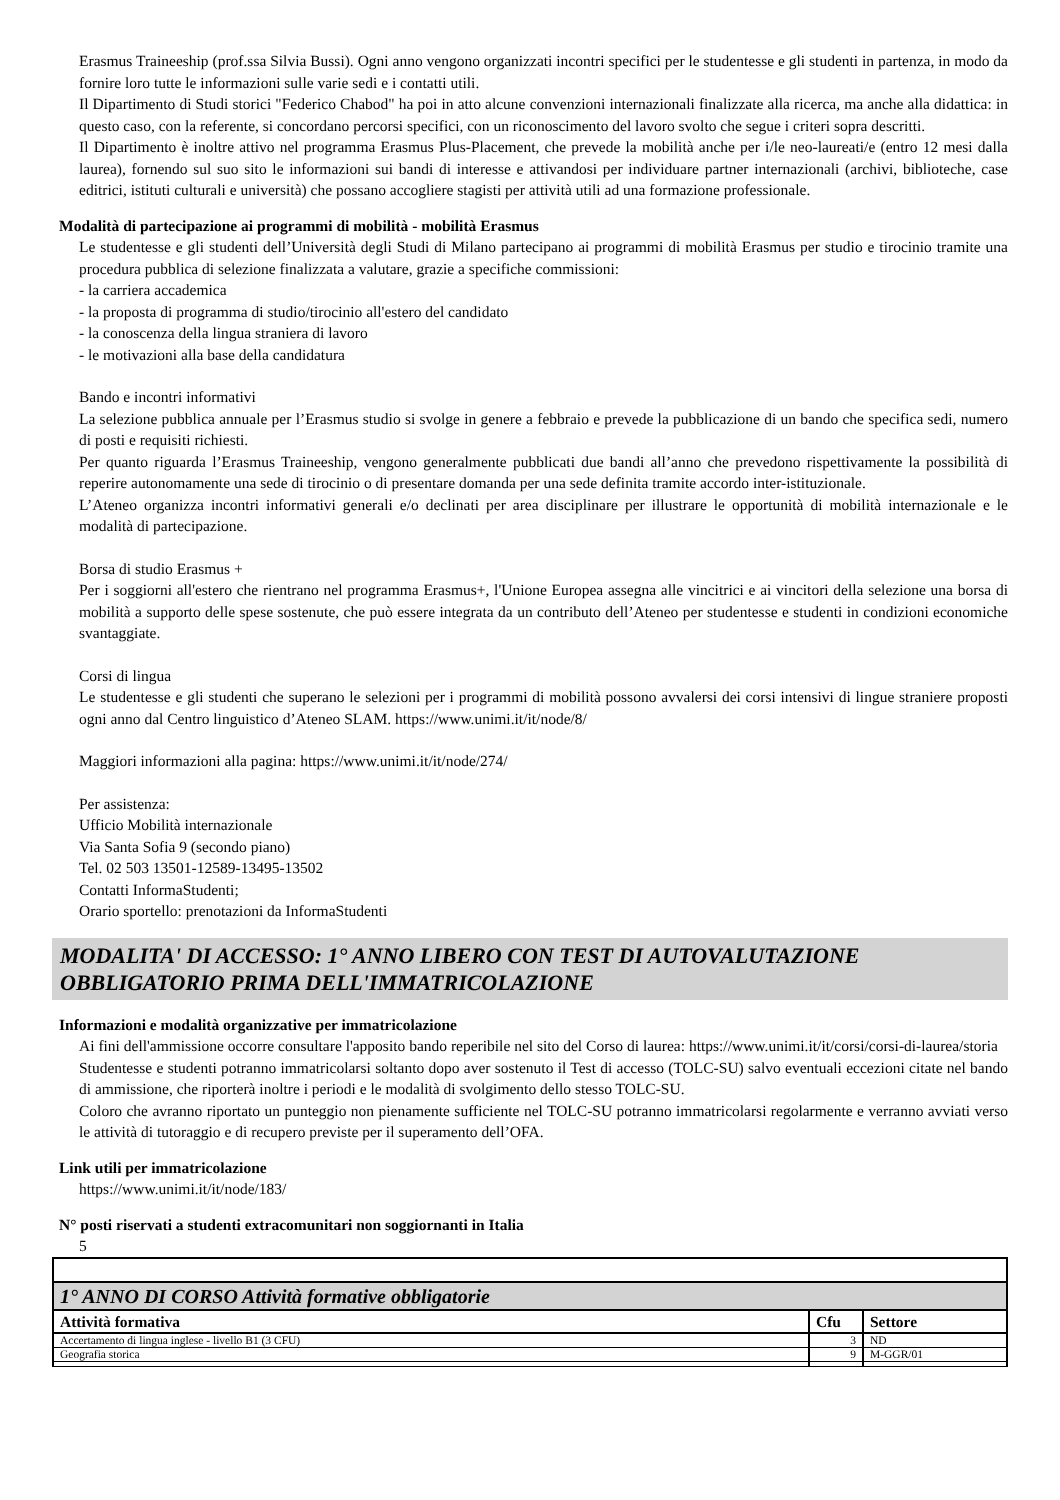Erasmus Traineeship (prof.ssa Silvia Bussi). Ogni anno vengono organizzati incontri specifici per le studentesse e gli studenti in partenza, in modo da fornire loro tutte le informazioni sulle varie sedi e i contatti utili.
Il Dipartimento di Studi storici "Federico Chabod" ha poi in atto alcune convenzioni internazionali finalizzate alla ricerca, ma anche alla didattica: in questo caso, con la referente, si concordano percorsi specifici, con un riconoscimento del lavoro svolto che segue i criteri sopra descritti.
Il Dipartimento è inoltre attivo nel programma Erasmus Plus-Placement, che prevede la mobilità anche per i/le neo-laureati/e (entro 12 mesi dalla laurea), fornendo sul suo sito le informazioni sui bandi di interesse e attivandosi per individuare partner internazionali (archivi, biblioteche, case editrici, istituti culturali e università) che possano accogliere stagisti per attività utili ad una formazione professionale.
Modalità di partecipazione ai programmi di mobilità - mobilità Erasmus
Le studentesse e gli studenti dell’Università degli Studi di Milano partecipano ai programmi di mobilità Erasmus per studio e tirocinio tramite una procedura pubblica di selezione finalizzata a valutare, grazie a specifiche commissioni:
- la carriera accademica
- la proposta di programma di studio/tirocinio all'estero del candidato
- la conoscenza della lingua straniera di lavoro
- le motivazioni alla base della candidatura
Bando e incontri informativi
La selezione pubblica annuale per l’Erasmus studio si svolge in genere a febbraio e prevede la pubblicazione di un bando che specifica sedi, numero di posti e requisiti richiesti.
Per quanto riguarda l’Erasmus Traineeship, vengono generalmente pubblicati due bandi all’anno che prevedono rispettivamente la possibilità di reperire autonomamente una sede di tirocinio o di presentare domanda per una sede definita tramite accordo inter-istituzionale.
L’Ateneo organizza incontri informativi generali e/o declinati per area disciplinare per illustrare le opportunità di mobilità internazionale e le modalità di partecipazione.
Borsa di studio Erasmus +
Per i soggiorni all'estero che rientrano nel programma Erasmus+, l'Unione Europea assegna alle vincitrici e ai vincitori della selezione una borsa di mobilità a supporto delle spese sostenute, che può essere integrata da un contributo dell’Ateneo per studentesse e studenti in condizioni economiche svantaggiate.
Corsi di lingua
Le studentesse e gli studenti che superano le selezioni per i programmi di mobilità possono avvalersi dei corsi intensivi di lingue straniere proposti ogni anno dal Centro linguistico d’Ateneo SLAM. https://www.unimi.it/it/node/8/
Maggiori informazioni alla pagina: https://www.unimi.it/it/node/274/
Per assistenza:
Ufficio Mobilità internazionale
Via Santa Sofia 9 (secondo piano)
Tel. 02 503 13501-12589-13495-13502
Contatti InformaStudenti;
Orario sportello: prenotazioni da InformaStudenti
MODALITA' DI ACCESSO: 1° ANNO LIBERO CON TEST DI AUTOVALUTAZIONE OBBLIGATORIO PRIMA DELL'IMMATRICOLAZIONE
Informazioni e modalità organizzative per immatricolazione
Ai fini dell'ammissione occorre consultare l'apposito bando reperibile nel sito del Corso di laurea: https://www.unimi.it/it/corsi/corsi-di-laurea/storia
Studentesse e studenti potranno immatricolarsi soltanto dopo aver sostenuto il Test di accesso (TOLC-SU) salvo eventuali eccezioni citate nel bando di ammissione, che riporterà inoltre i periodi e le modalità di svolgimento dello stesso TOLC-SU.
Coloro che avranno riportato un punteggio non pienamente sufficiente nel TOLC-SU potranno immatricolarsi regolarmente e verranno avviati verso le attività di tutoraggio e di recupero previste per il superamento dell’OFA.
Link utili per immatricolazione
https://www.unimi.it/it/node/183/
N° posti riservati a studenti extracomunitari non soggiornanti in Italia
5
| 1° ANNO DI CORSO Attività formative obbligatorie | | |
| Attività formativa | Cfu | Settore |
| Accertamento di lingua inglese - livello B1 (3 CFU) | 3 | ND |
| Geografia storica | 9 | M-GGR/01 |